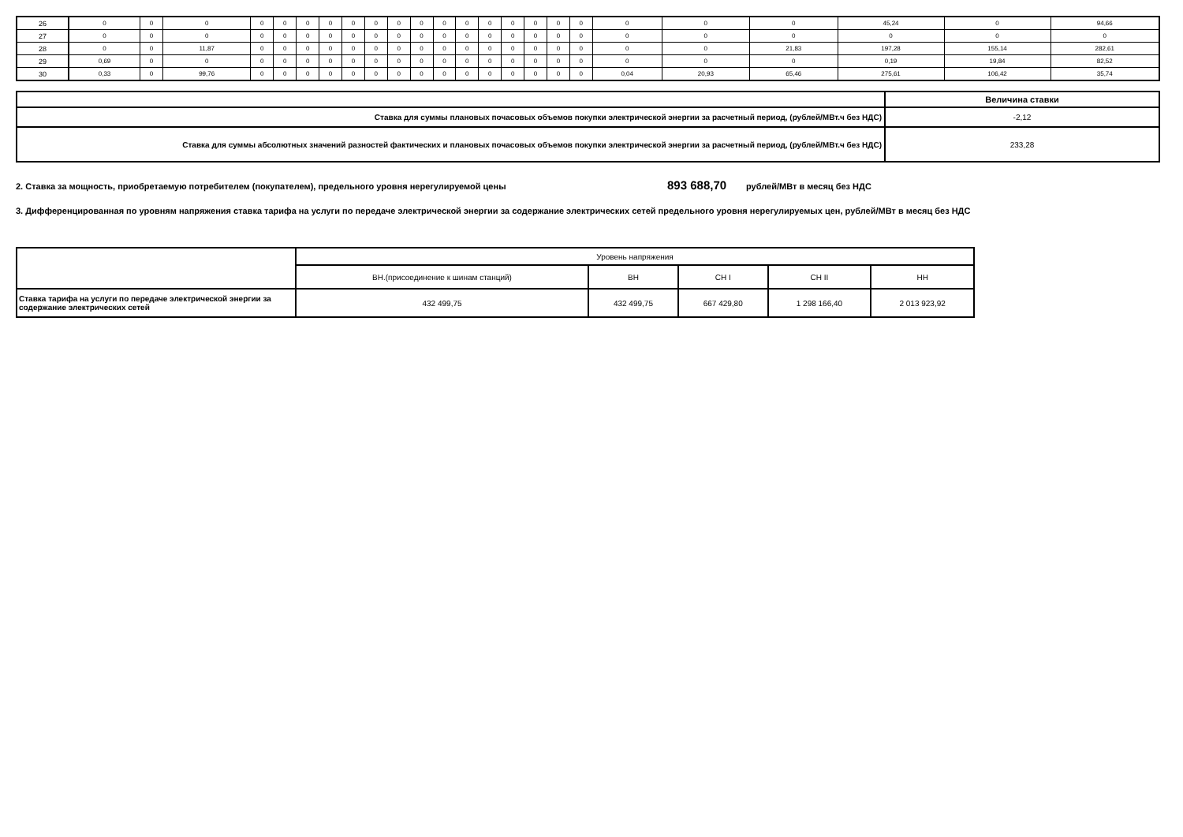| 26 | 0 | 0 | 0 | 0 | 0 | 0 | 0 | 0 | 0 | 0 | 0 | 0 | 0 | 0 | 0 | 0 | 0 | 0 | 0 | 0 | 0 | 45,24 | 0 | 94,66 |
| 27 | 0 | 0 | 0 | 0 | 0 | 0 | 0 | 0 | 0 | 0 | 0 | 0 | 0 | 0 | 0 | 0 | 0 | 0 | 0 | 0 | 0 | 0 | 0 | 0 |
| 28 | 0 | 0 | 11,87 | 0 | 0 | 0 | 0 | 0 | 0 | 0 | 0 | 0 | 0 | 0 | 0 | 0 | 0 | 0 | 0 | 0 | 21,83 | 197,28 | 155,14 | 282,61 |
| 29 | 0,69 | 0 | 0 | 0 | 0 | 0 | 0 | 0 | 0 | 0 | 0 | 0 | 0 | 0 | 0 | 0 | 0 | 0 | 0 | 0 | 0 | 0,19 | 19,84 | 82,52 |
| 30 | 0,33 | 0 | 99,76 | 0 | 0 | 0 | 0 | 0 | 0 | 0 | 0 | 0 | 0 | 0 | 0 | 0 | 0 | 0 | 0,04 | 20,93 | 65,46 | 275,61 | 106,42 | 35,74 |
| | Величина ставки |
| Ставка для суммы плановых почасовых объемов покупки электрической энергии за расчетный период, (рублей/МВт.ч без НДС) | -2,12 |
| Ставка для суммы абсолютных значений разностей фактических и плановых почасовых объемов покупки электрической энергии за расчетный период, (рублей/МВт.ч без НДС) | 233,28 |
2. Ставка за мощность, приобретаемую потребителем (покупателем), предельного уровня нерегулируемой цены 893 688,70 рублей/МВт в месяц без НДС
3. Дифференцированная по уровням напряжения ставка тарифа на услуги по передаче электрической энергии за содержание электрических сетей предельного уровня нерегулируемых цен, рублей/МВт в месяц без НДС
| | Уровень напряжения | | | | |
| | ВН.(присоединение к шинам станций) | ВН | СН I | СН II | НН |
| Ставка тарифа на услуги по передаче электрической энергии за содержание электрических сетей | 432 499,75 | 432 499,75 | 667 429,80 | 1 298 166,40 | 2 013 923,92 |